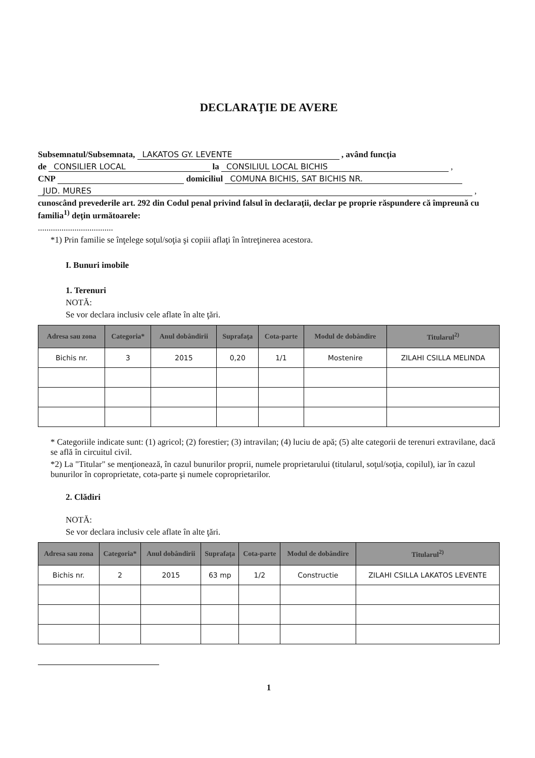DECLARAŢIE DE AVERE
Subsemnatul/Subsemnata, LAKATOS GY. LEVENTE , având funcţia
de CONSILIER LOCAL la CONSILIUL LOCAL BICHIS ,
CNP domiciliul COMUNA BICHIS, SAT BICHIS NR.
JUD. MURES ,
cunoscând prevederile art. 292 din Codul penal privind falsul în declaraţii, declar pe proprie răspundere că împreună cu familia<sup>1)</sup> deţin următoarele:
...................................
*1) Prin familie se înţelege soţul/soţia şi copiii aflaţi în întreţinerea acestora.
I. Bunuri imobile
1. Terenuri
NOTĂ:
Se vor declara inclusiv cele aflate în alte ţări.
| Adresa sau zona | Categoria* | Anul dobândirii | Suprafaţa | Cota-parte | Modul de dobândire | Titularul<sup>2)</sup> |
| --- | --- | --- | --- | --- | --- | --- |
| Bichis nr. | 3 | 2015 | 0,20 | 1/1 | Mostenire | ZILAHI CSILLA MELINDA |
* Categoriile indicate sunt: (1) agricol; (2) forestier; (3) intravilan; (4) luciu de apă; (5) alte categorii de terenuri extravilane, dacă se află în circuitul civil.
*2) La "Titular" se menţionează, în cazul bunurilor proprii, numele proprietarului (titularul, soţul/soţia, copilul), iar în cazul bunurilor în coproprietate, cota-parte şi numele coproprietarilor.
2. Clădiri
NOTĂ:
Se vor declara inclusiv cele aflate în alte ţări.
| Adresa sau zona | Categoria* | Anul dobândirii | Suprafaţa | Cota-parte | Modul de dobândire | Titularul<sup>2)</sup> |
| --- | --- | --- | --- | --- | --- | --- |
| Bichis nr. | 2 | 2015 | 63 mp | 1/2 | Constructie | ZILAHI CSILLA LAKATOS LEVENTE |
1